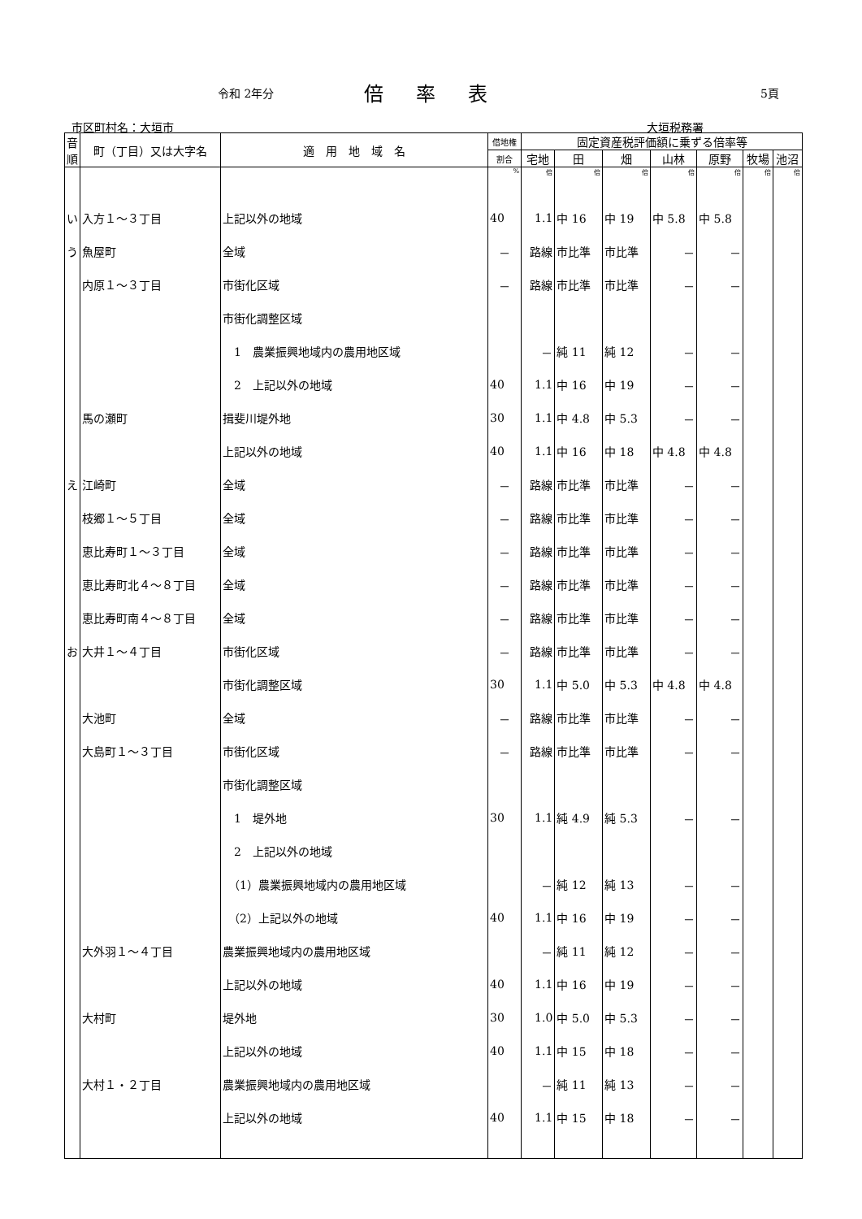令和 2年分 倍率表 5頁
市区町村名：大垣市 大垣税務署
| 音順 | 町（丁目）又は大字名 | 適 用 地 域 名 | 借地権 | 固定資産税評価額に乗ずる倍率等 | | | | | | |
| --- | --- | --- | --- | --- | --- | --- | --- | --- | --- | --- |
| | | | 割合 | 宅地 | 田 | 畑 | 山林 | 原野 | 牧場 | 池沼 |
| | | | % | 倍 | 倍 | 倍 | 倍 | 倍 | 倍 | 倍 |
| い | 入方１～３丁目 | 上記以外の地域 | 40 | 1.1 | 中 16 | 中 19 | 中 5.8 | 中 5.8 | | |
| う | 魚屋町 | 全域 | － | 路線 | 市比準 | 市比準 | － | － | | |
| | 内原１～３丁目 | 市街化区域 | － | 路線 | 市比準 | 市比準 | － | － | | |
| | | 市街化調整区域 | | | | | | | | |
| | | 1 農業振興地域内の農用地区域 | | － | 純 11 | 純 12 | － | － | | |
| | | 2 上記以外の地域 | 40 | 1.1 | 中 16 | 中 19 | － | － | | |
| | 馬の瀬町 | 揖斐川堤外地 | 30 | 1.1 | 中 4.8 | 中 5.3 | － | － | | |
| | | 上記以外の地域 | 40 | 1.1 | 中 16 | 中 18 | 中 4.8 | 中 4.8 | | |
| え | 江崎町 | 全域 | － | 路線 | 市比準 | 市比準 | － | － | | |
| | 枝郷１～５丁目 | 全域 | － | 路線 | 市比準 | 市比準 | － | － | | |
| | 恵比寿町１～３丁目 | 全域 | － | 路線 | 市比準 | 市比準 | － | － | | |
| | 恵比寿町北４～８丁目 | 全域 | － | 路線 | 市比準 | 市比準 | － | － | | |
| | 恵比寿町南４～８丁目 | 全域 | － | 路線 | 市比準 | 市比準 | － | － | | |
| お | 大井１～４丁目 | 市街化区域 | － | 路線 | 市比準 | 市比準 | － | － | | |
| | | 市街化調整区域 | 30 | 1.1 | 中 5.0 | 中 5.3 | 中 4.8 | 中 4.8 | | |
| | 大池町 | 全域 | － | 路線 | 市比準 | 市比準 | － | － | | |
| | 大島町１～３丁目 | 市街化区域 | － | 路線 | 市比準 | 市比準 | － | － | | |
| | | 市街化調整区域 | | | | | | | | |
| | | 1 堤外地 | 30 | 1.1 | 純 4.9 | 純 5.3 | － | － | | |
| | | 2 上記以外の地域 | | | | | | | | |
| | | （1）農業振興地域内の農用地区域 | | － | 純 12 | 純 13 | － | － | | |
| | | （2）上記以外の地域 | 40 | 1.1 | 中 16 | 中 19 | － | － | | |
| | 大外羽１～４丁目 | 農業振興地域内の農用地区域 | | － | 純 11 | 純 12 | － | － | | |
| | | 上記以外の地域 | 40 | 1.1 | 中 16 | 中 19 | － | － | | |
| | 大村町 | 堤外地 | 30 | 1.0 | 中 5.0 | 中 5.3 | － | － | | |
| | | 上記以外の地域 | 40 | 1.1 | 中 15 | 中 18 | － | － | | |
| | 大村１・２丁目 | 農業振興地域内の農用地区域 | | － | 純 11 | 純 13 | － | － | | |
| | | 上記以外の地域 | 40 | 1.1 | 中 15 | 中 18 | － | － | | |